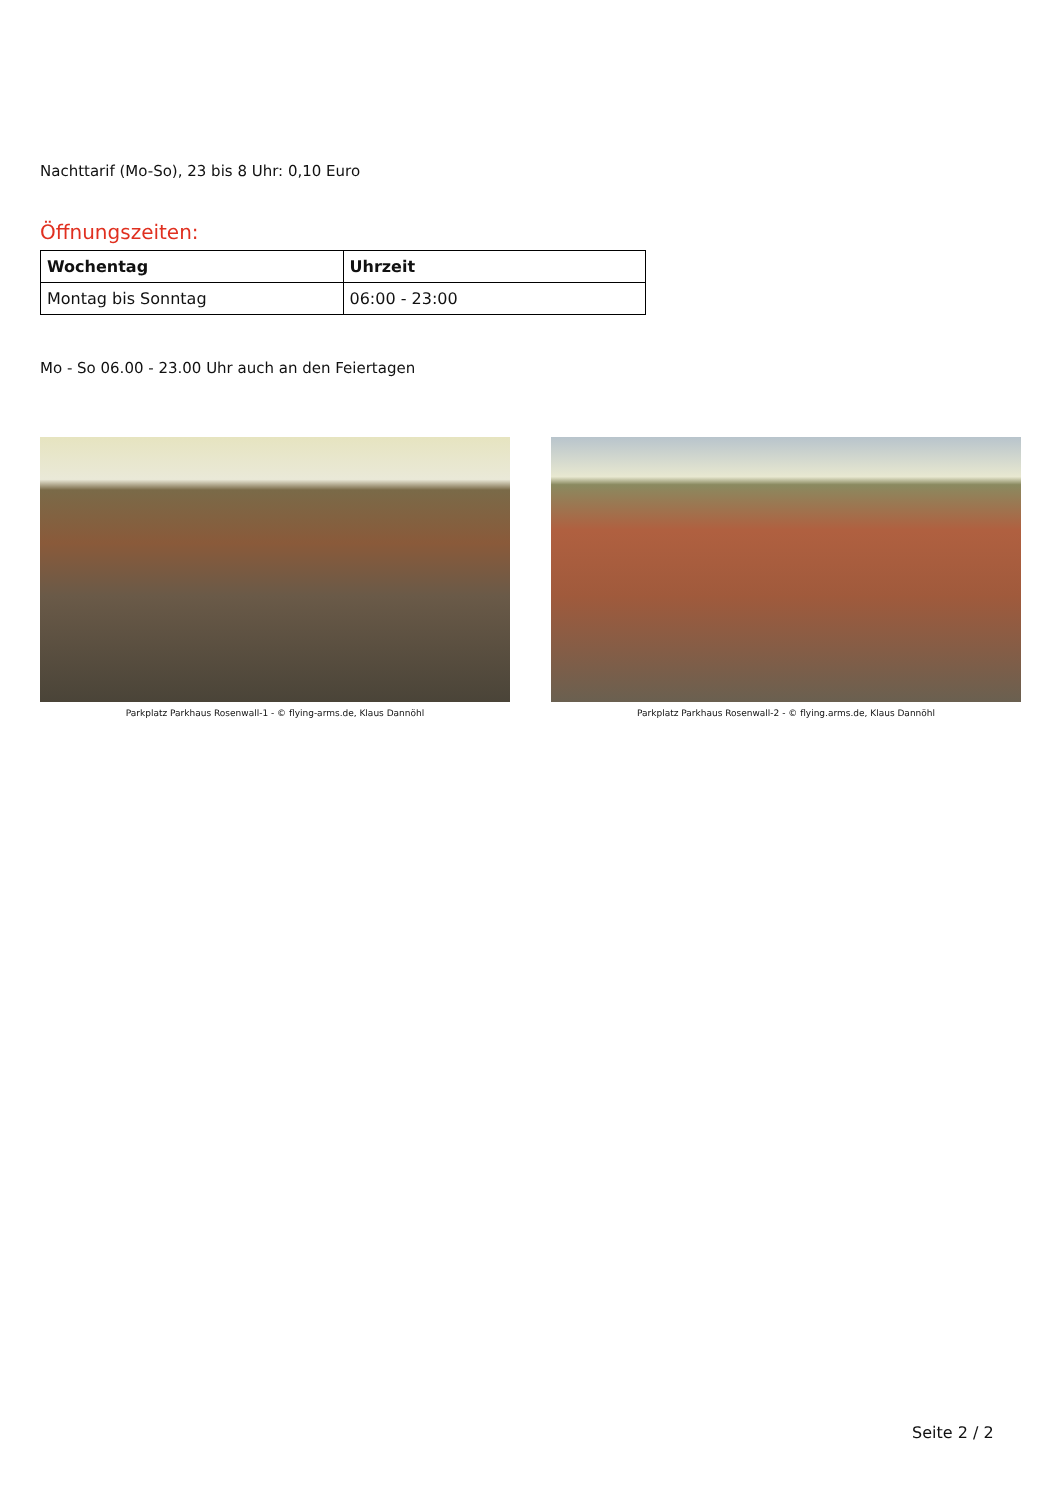Nachttarif (Mo-So), 23 bis 8 Uhr: 0,10 Euro
Öffnungszeiten:
| Wochentag | Uhrzeit |
| --- | --- |
| Montag bis Sonntag | 06:00 - 23:00 |
Mo - So 06.00 - 23.00 Uhr auch an den Feiertagen
Parkplatz Parkhaus Rosenwall-1 - © flying-arms.de, Klaus Dannöhl Parkplatz Parkhaus Rosenwall-2 - © flying.arms.de, Klaus Dannöhl
Seite 2 / 2